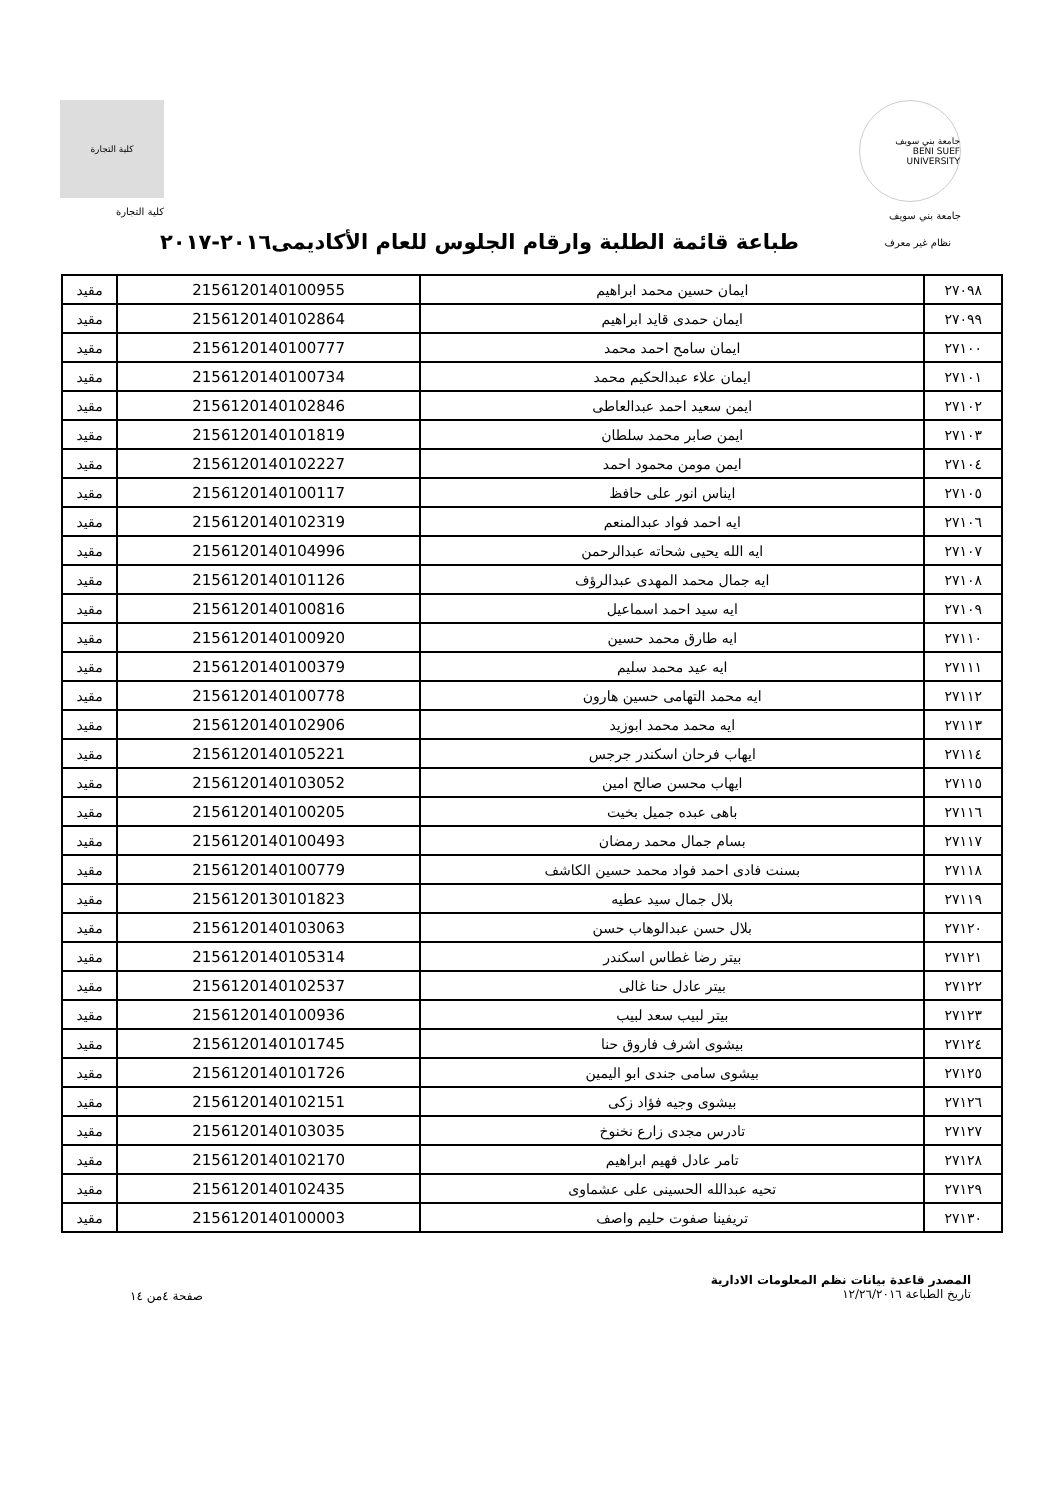جامعة بني سويف
BENI SUEF UNIVERSITY
جامعة بني سويف
كلية التجارة
كلية التجارة
نظام غير معرف
طباعة قائمة الطلبة وارقام الجلوس للعام الأكاديمى٢٠١٦-٢٠١٧
| ٢٧٠٩٨ | ايمان حسين محمد ابراهيم | 2156120140100955 | مقيد |
| ٢٧٠٩٩ | ايمان حمدى قايد ابراهيم | 2156120140102864 | مقيد |
| ٢٧١٠٠ | ايمان سامح احمد محمد | 2156120140100777 | مقيد |
| ٢٧١٠١ | ايمان علاء عبدالحكيم محمد | 2156120140100734 | مقيد |
| ٢٧١٠٢ | ايمن سعيد احمد عبدالعاطى | 2156120140102846 | مقيد |
| ٢٧١٠٣ | ايمن صابر محمد سلطان | 2156120140101819 | مقيد |
| ٢٧١٠٤ | ايمن مومن محمود احمد | 2156120140102227 | مقيد |
| ٢٧١٠٥ | ايناس انور على حافظ | 2156120140100117 | مقيد |
| ٢٧١٠٦ | ايه احمد فواد عبدالمنعم | 2156120140102319 | مقيد |
| ٢٧١٠٧ | ايه الله يحيى شحاته عبدالرحمن | 2156120140104996 | مقيد |
| ٢٧١٠٨ | ايه جمال محمد المهدى عبدالرؤف | 2156120140101126 | مقيد |
| ٢٧١٠٩ | ايه سيد احمد اسماعيل | 2156120140100816 | مقيد |
| ٢٧١١٠ | ايه طارق محمد حسين | 2156120140100920 | مقيد |
| ٢٧١١١ | ايه عيد محمد سليم | 2156120140100379 | مقيد |
| ٢٧١١٢ | ايه محمد التهامى حسين هارون | 2156120140100778 | مقيد |
| ٢٧١١٣ | ايه محمد محمد ابوزيد | 2156120140102906 | مقيد |
| ٢٧١١٤ | ايهاب فرحان اسكندر جرجس | 2156120140105221 | مقيد |
| ٢٧١١٥ | ايهاب محسن صالح امين | 2156120140103052 | مقيد |
| ٢٧١١٦ | باهى عبده جميل بخيت | 2156120140100205 | مقيد |
| ٢٧١١٧ | بسام جمال محمد رمضان | 2156120140100493 | مقيد |
| ٢٧١١٨ | بسنت فادى احمد فواد محمد حسين الكاشف | 2156120140100779 | مقيد |
| ٢٧١١٩ | بلال جمال سيد عطيه | 2156120130101823 | مقيد |
| ٢٧١٢٠ | بلال حسن عبدالوهاب حسن | 2156120140103063 | مقيد |
| ٢٧١٢١ | بيتر رضا غطاس اسكندر | 2156120140105314 | مقيد |
| ٢٧١٢٢ | بيتر عادل حنا غالى | 2156120140102537 | مقيد |
| ٢٧١٢٣ | بيتر لبيب سعد لبيب | 2156120140100936 | مقيد |
| ٢٧١٢٤ | بيشوى اشرف فاروق حنا | 2156120140101745 | مقيد |
| ٢٧١٢٥ | بيشوى سامى جندى ابو اليمين | 2156120140101726 | مقيد |
| ٢٧١٢٦ | بيشوى وجيه فؤاد زكى | 2156120140102151 | مقيد |
| ٢٧١٢٧ | تادرس مجدى زارع نخنوخ | 2156120140103035 | مقيد |
| ٢٧١٢٨ | تامر عادل فهيم ابراهيم | 2156120140102170 | مقيد |
| ٢٧١٢٩ | تحيه عبدالله الحسينى على عشماوى | 2156120140102435 | مقيد |
| ٢٧١٣٠ | تريفينا صفوت حليم واصف | 2156120140100003 | مقيد |
المصدر قاعدة بيانات نظم المعلومات الادارية
تاريخ الطباعة ١٢/٢٦/٢٠١٦
صفحة ٤من ١٤